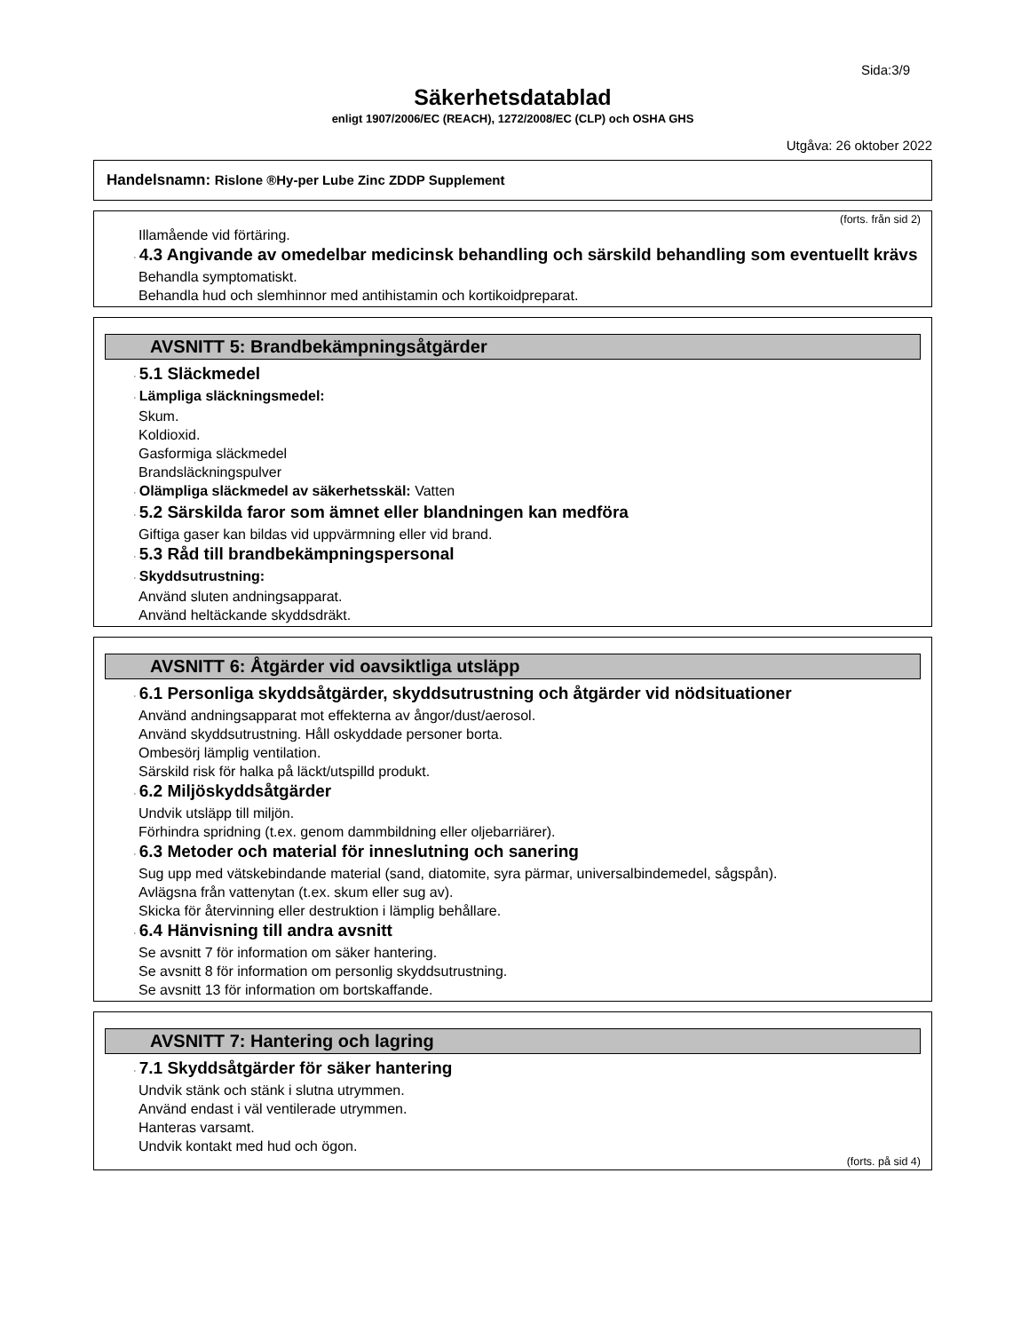Sida:3/9
Säkerhetsdatablad
enligt 1907/2006/EC (REACH), 1272/2008/EC (CLP) och OSHA GHS
Utgåva: 26 oktober 2022
Handelsnamn: Rislone ®Hy-per Lube Zinc ZDDP Supplement
(forts. från sid 2)
Illamående vid förtäring.
· 4.3 Angivande av omedelbar medicinsk behandling och särskild behandling som eventuellt krävs
Behandla symptomatiskt.
Behandla hud och slemhinnor med antihistamin och kortikoidpreparat.
AVSNITT 5: Brandbekämpningsåtgärder
· 5.1 Släckmedel
· Lämpliga släckningsmedel:
Skum.
Koldioxid.
Gasformiga släckmedel
Brandsläckningspulver
· Olämpliga släckmedel av säkerhetsskäl: Vatten
· 5.2 Särskilda faror som ämnet eller blandningen kan medföra
Giftiga gaser kan bildas vid uppvärmning eller vid brand.
· 5.3 Råd till brandbekämpningspersonal
· Skyddsutrustning:
Använd sluten andningsapparat.
Använd heltäckande skyddsdräkt.
AVSNITT 6: Åtgärder vid oavsiktliga utsläpp
· 6.1 Personliga skyddsåtgärder, skyddsutrustning och åtgärder vid nödsituationer
Använd andningsapparat mot effekterna av ångor/dust/aerosol.
Använd skyddsutrustning. Håll oskyddade personer borta.
Ombesörj lämplig ventilation.
Särskild risk för halka på läckt/utspilld produkt.
· 6.2 Miljöskyddsåtgärder
Undvik utsläpp till miljön.
Förhindra spridning (t.ex. genom dammbildning eller oljebarriärer).
· 6.3 Metoder och material för inneslutning och sanering
Sug upp med vätskebindande material (sand, diatomite, syra pärmar, universalbindemedel, sågspån).
Avlägsna från vattenytan (t.ex. skum eller sug av).
Skicka för återvinning eller destruktion i lämplig behållare.
· 6.4 Hänvisning till andra avsnitt
Se avsnitt 7 för information om säker hantering.
Se avsnitt 8 för information om personlig skyddsutrustning.
Se avsnitt 13 för information om bortskaffande.
AVSNITT 7: Hantering och lagring
· 7.1 Skyddsåtgärder för säker hantering
Undvik stänk och stänk i slutna utrymmen.
Använd endast i väl ventilerade utrymmen.
Hanteras varsamt.
Undvik kontakt med hud och ögon.
(forts. på sid 4)